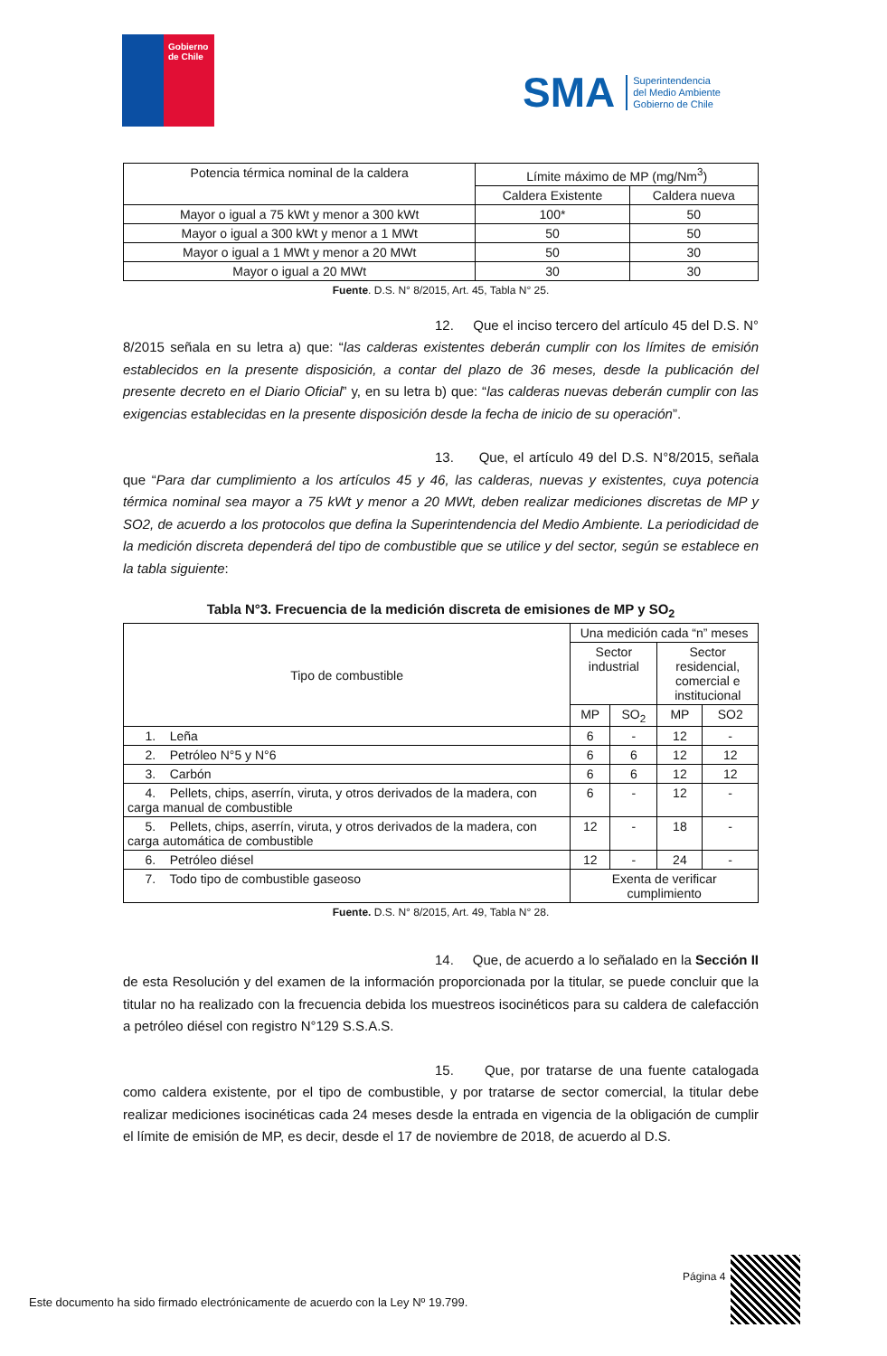Gobierno
de Chile
SMA Superintendencia
del Medio Ambiente
Gobierno de Chile
| Potencia térmica nominal de la caldera | Límite máximo de MP (mg/Nm<sup>3</sup>) | |
| --- | --- | --- |
| | Caldera Existente | Caldera nueva |
| Mayor o igual a 75 kWt y menor a 300 kWt | 100* | 50 |
| Mayor o igual a 300 kWt y menor a 1 MWt | 50 | 50 |
| Mayor o igual a 1 MWt y menor a 20 MWt | 50 | 30 |
| Mayor o igual a 20 MWt | 30 | 30 |
Fuente. D.S. N° 8/2015, Art. 45, Tabla N° 25.
12. Que el inciso tercero del artículo 45 del D.S. N° 8/2015 señala en su letra a) que: “las calderas existentes deberán cumplir con los límites de emisión establecidos en la presente disposición, a contar del plazo de 36 meses, desde la publicación del presente decreto en el Diario Oficial” y, en su letra b) que: “las calderas nuevas deberán cumplir con las exigencias establecidas en la presente disposición desde la fecha de inicio de su operación”.
13. Que, el artículo 49 del D.S. N°8/2015, señala que “Para dar cumplimiento a los artículos 45 y 46, las calderas, nuevas y existentes, cuya potencia térmica nominal sea mayor a 75 kWt y menor a 20 MWt, deben realizar mediciones discretas de MP y SO2, de acuerdo a los protocolos que defina la Superintendencia del Medio Ambiente. La periodicidad de la medición discreta dependerá del tipo de combustible que se utilice y del sector, según se establece en la tabla siguiente:
Tabla N°3. Frecuencia de la medición discreta de emisiones de MP y SO<sub>2</sub>
| Tipo de combustible | Una medición cada “n” meses | | | |
| --- | --- | --- | --- | --- |
| | Sector industrial | | Sector residencial, comercial e institucional | |
| | MP | SO<sub>2</sub> | MP | SO2 |
| 1. Leña | 6 | - | 12 | - |
| 2. Petróleo N°5 y N°6 | 6 | 6 | 12 | 12 |
| 3. Carbón | 6 | 6 | 12 | 12 |
| 4. Pellets, chips, aserrín, viruta, y otros derivados de la madera, con carga manual de combustible | 6 | - | 12 | - |
| 5. Pellets, chips, aserrín, viruta, y otros derivados de la madera, con carga automática de combustible | 12 | - | 18 | - |
| 6. Petróleo diésel | 12 | - | 24 | - |
| 7. Todo tipo de combustible gaseoso | Exenta de verificar cumplimiento | | | |
Fuente. D.S. N° 8/2015, Art. 49, Tabla N° 28.
14. Que, de acuerdo a lo señalado en la Sección II de esta Resolución y del examen de la información proporcionada por la titular, se puede concluir que la titular no ha realizado con la frecuencia debida los muestreos isocinéticos para su caldera de calefacción a petróleo diésel con registro N°129 S.S.A.S.
15. Que, por tratarse de una fuente catalogada como caldera existente, por el tipo de combustible, y por tratarse de sector comercial, la titular debe realizar mediciones isocinéticas cada 24 meses desde la entrada en vigencia de la obligación de cumplir el límite de emisión de MP, es decir, desde el 17 de noviembre de 2018, de acuerdo al D.S.
Página 4
Este documento ha sido firmado electrónicamente de acuerdo con la Ley Nº 19.799.